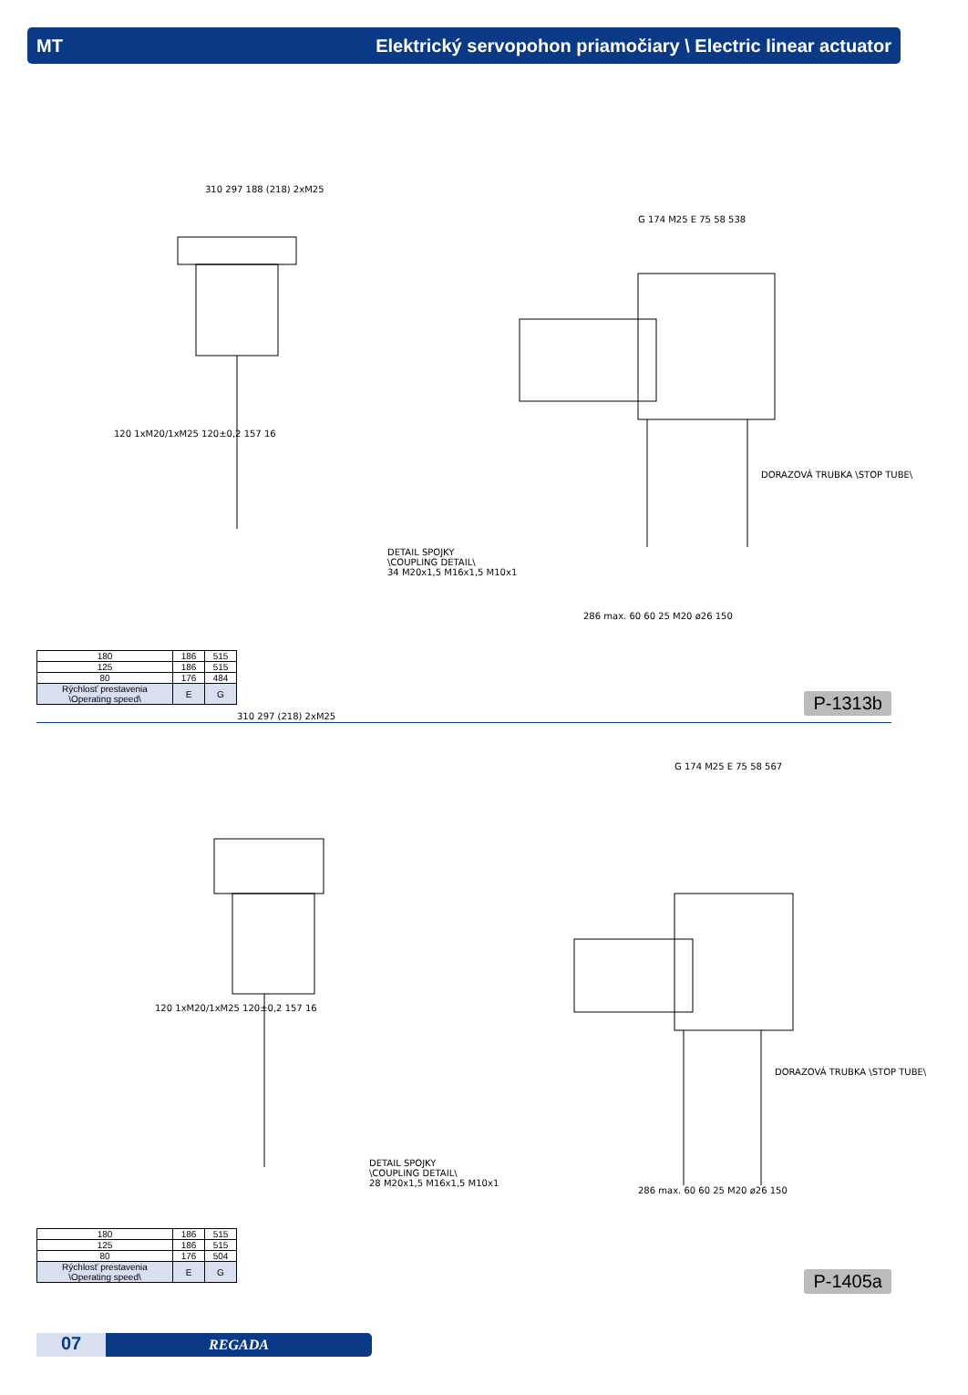MT Elektrický servopohon priamočiary \ Electric linear actuator
310 297 188 (218) 2xM25
120 1xM20/1xM25 120±0,2 157 16
G 174 M25 E 75 58 538
DORAZOVÁ TRUBKA \STOP TUBE\
286 max. 60 60 25 M20 ø26 150
DETAIL SPOJKY
\COUPLING DETAIL\
34 M20x1,5 M16x1,5 M10x1
| 180 | 186 | 515 |
| 125 | 186 | 515 |
| 80 | 176 | 484 |
| Rýchlosť prestavenia \Operating speed\ | E | G |
P-1313b
310 297 (218) 2xM25
120 1xM20/1xM25 120±0,2 157 16
G 174 M25 E 75 58 567
DORAZOVÁ TRUBKA \STOP TUBE\
286 max. 60 60 25 M20 ø26 150
DETAIL SPOJKY
\COUPLING DETAIL\
28 M20x1,5 M16x1,5 M10x1
| 180 | 186 | 515 |
| 125 | 186 | 515 |
| 80 | 176 | 504 |
| Rýchlosť prestavenia \Operating speed\ | E | G |
P-1405a
07
REGADA